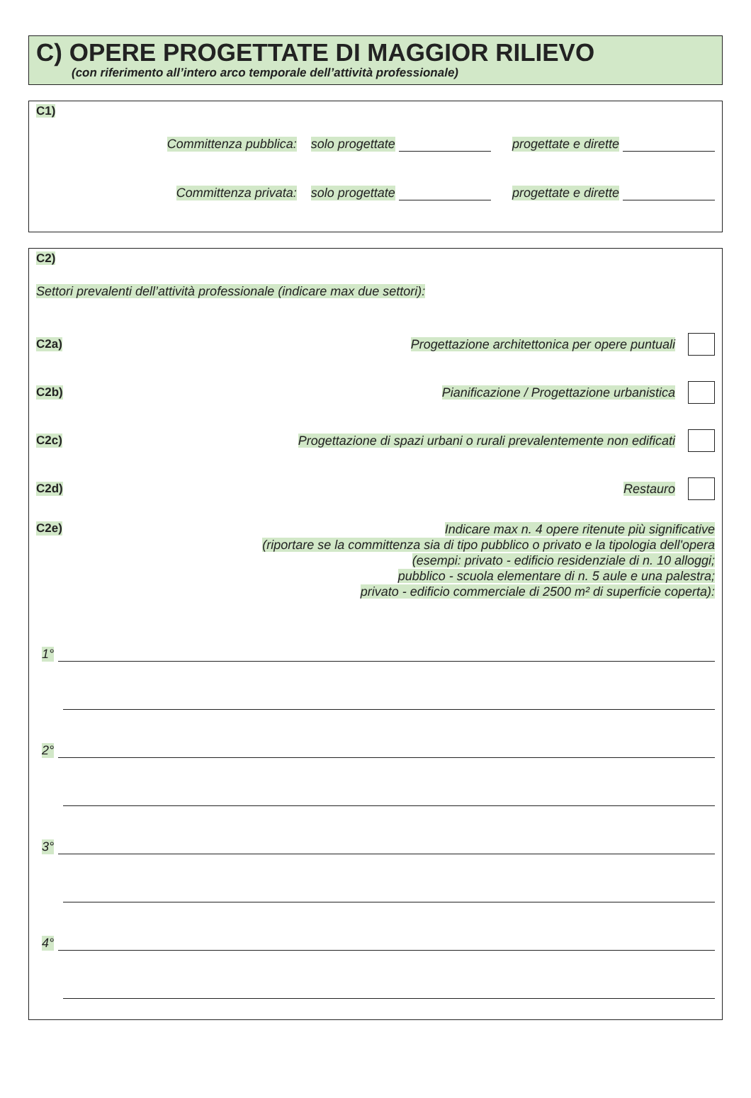C) OPERE PROGETTATE DI MAGGIOR RILIEVO
(con riferimento all’intero arco temporale dell’attività professionale)
C1)
Committenza pubblica: solo progettate progettate e dirette
Committenza privata: solo progettate progettate e dirette
C2)
Settori prevalenti dell’attività professionale (indicare max due settori):
C2a) Progettazione architettonica per opere puntuali
C2b) Pianificazione / Progettazione urbanistica
C2c) Progettazione di spazi urbani o rurali prevalentemente non edificati
C2d) Restauro
C2e)
Indicare max n. 4 opere ritenute più significative
(riportare se la committenza sia di tipo pubblico o privato e la tipologia dell'opera
(esempi: privato - edificio residenziale di n. 10 alloggi;
pubblico - scuola elementare di n. 5 aule e una palestra;
privato - edificio commerciale di 2500 m² di superficie coperta):
1°
2°
3°
4°